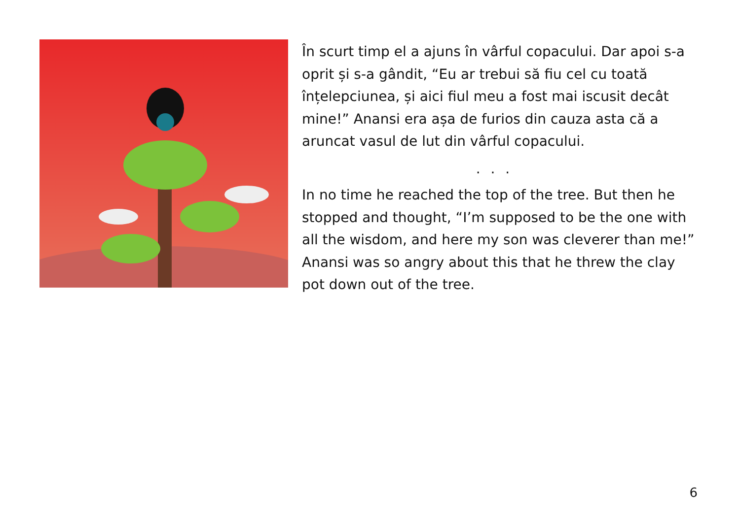În scurt timp el a ajuns în vârful copacului. Dar apoi s-a oprit și s-a gândit, “Eu ar trebui să fiu cel cu toată înțelepciunea, și aici fiul meu a fost mai iscusit decât mine!” Anansi era așa de furios din cauza asta că a aruncat vasul de lut din vârful copacului.
. . .
In no time he reached the top of the tree. But then he stopped and thought, “I’m supposed to be the one with all the wisdom, and here my son was cleverer than me!” Anansi was so angry about this that he threw the clay pot down out of the tree.
6